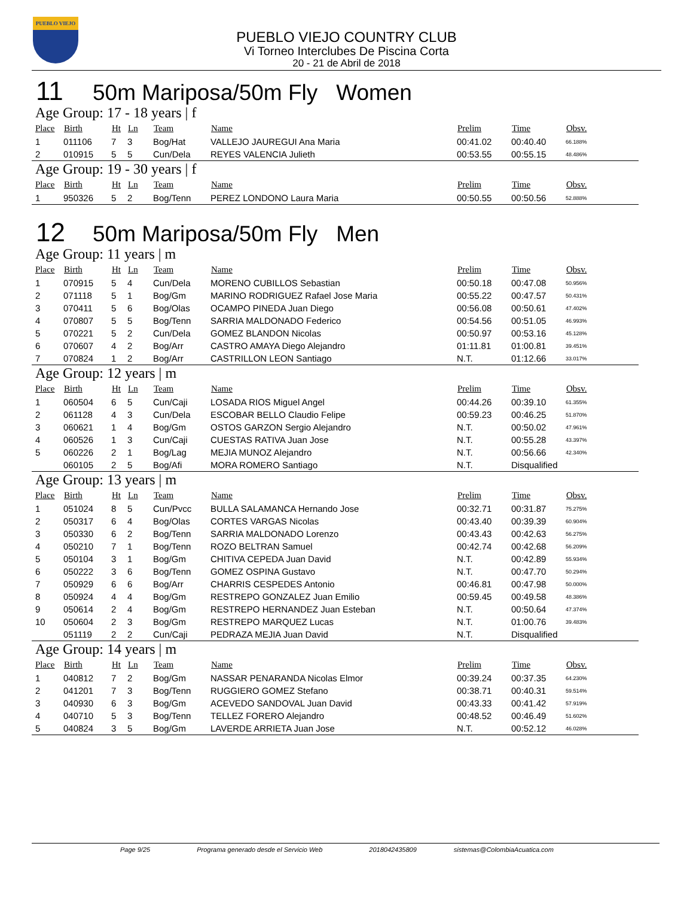PUEBLO VIEJO
PUEBLO VIEJO COUNTRY CLUB
Vi Torneo Interclubes De Piscina Corta
20 - 21 de Abril de 2018
11 50m Mariposa/50m Fly Women
Age Group: 17 - 18 years | f
| Place | Birth | Ht | Ln | Team | Name | Prelim | Time | Obsv. |
| --- | --- | --- | --- | --- | --- | --- | --- | --- |
| 1 | 011106 | 7 | 3 | Bog/Hat | VALLEJO JAUREGUI Ana Maria | 00:41.02 | 00:40.40 | 66.188% |
| 2 | 010915 | 5 | 5 | Cun/Dela | REYES VALENCIA Julieth | 00:53.55 | 00:55.15 | 48.486% |
Age Group: 19 - 30 years | f
| Place | Birth | Ht | Ln | Team | Name | Prelim | Time | Obsv. |
| --- | --- | --- | --- | --- | --- | --- | --- | --- |
| 1 | 950326 | 5 | 2 | Bog/Tenn | PEREZ LONDONO Laura Maria | 00:50.55 | 00:50.56 | 52.888% |
12 50m Mariposa/50m Fly Men
Age Group: 11 years | m
| Place | Birth | Ht | Ln | Team | Name | Prelim | Time | Obsv. |
| --- | --- | --- | --- | --- | --- | --- | --- | --- |
| 1 | 070915 | 5 | 4 | Cun/Dela | MORENO CUBILLOS Sebastian | 00:50.18 | 00:47.08 | 50.956% |
| 2 | 071118 | 5 | 1 | Bog/Gm | MARINO RODRIGUEZ Rafael Jose Maria | 00:55.22 | 00:47.57 | 50.431% |
| 3 | 070411 | 5 | 6 | Bog/Olas | OCAMPO PINEDA Juan Diego | 00:56.08 | 00:50.61 | 47.402% |
| 4 | 070807 | 5 | 5 | Bog/Tenn | SARRIA MALDONADO Federico | 00:54.56 | 00:51.05 | 46.993% |
| 5 | 070221 | 5 | 2 | Cun/Dela | GOMEZ BLANDON Nicolas | 00:50.97 | 00:53.16 | 45.128% |
| 6 | 070607 | 4 | 2 | Bog/Arr | CASTRO AMAYA Diego Alejandro | 01:11.81 | 01:00.81 | 39.451% |
| 7 | 070824 | 1 | 2 | Bog/Arr | CASTRILLON LEON Santiago | N.T. | 01:12.66 | 33.017% |
Age Group: 12 years | m
| Place | Birth | Ht | Ln | Team | Name | Prelim | Time | Obsv. |
| --- | --- | --- | --- | --- | --- | --- | --- | --- |
| 1 | 060504 | 6 | 5 | Cun/Caji | LOSADA RIOS Miguel Angel | 00:44.26 | 00:39.10 | 61.355% |
| 2 | 061128 | 4 | 3 | Cun/Dela | ESCOBAR BELLO Claudio Felipe | 00:59.23 | 00:46.25 | 51.870% |
| 3 | 060621 | 1 | 4 | Bog/Gm | OSTOS GARZON Sergio Alejandro | N.T. | 00:50.02 | 47.961% |
| 4 | 060526 | 1 | 3 | Cun/Caji | CUESTAS RATIVA Juan Jose | N.T. | 00:55.28 | 43.397% |
| 5 | 060226 | 2 | 1 | Bog/Lag | MEJIA MUNOZ Alejandro | N.T. | 00:56.66 | 42.340% |
| | 060105 | 2 | 5 | Bog/Afi | MORA ROMERO Santiago | N.T. | Disqualified | |
Age Group: 13 years | m
| Place | Birth | Ht | Ln | Team | Name | Prelim | Time | Obsv. |
| --- | --- | --- | --- | --- | --- | --- | --- | --- |
| 1 | 051024 | 8 | 5 | Cun/Pvcc | BULLA SALAMANCA Hernando Jose | 00:32.71 | 00:31.87 | 75.275% |
| 2 | 050317 | 6 | 4 | Bog/Olas | CORTES VARGAS Nicolas | 00:43.40 | 00:39.39 | 60.904% |
| 3 | 050330 | 6 | 2 | Bog/Tenn | SARRIA MALDONADO Lorenzo | 00:43.43 | 00:42.63 | 56.275% |
| 4 | 050210 | 7 | 1 | Bog/Tenn | ROZO BELTRAN Samuel | 00:42.74 | 00:42.68 | 56.209% |
| 5 | 050104 | 3 | 1 | Bog/Gm | CHITIVA CEPEDA Juan David | N.T. | 00:42.89 | 55.934% |
| 6 | 050222 | 3 | 6 | Bog/Tenn | GOMEZ OSPINA Gustavo | N.T. | 00:47.70 | 50.294% |
| 7 | 050929 | 6 | 6 | Bog/Arr | CHARRIS CESPEDES Antonio | 00:46.81 | 00:47.98 | 50.000% |
| 8 | 050924 | 4 | 4 | Bog/Gm | RESTREPO GONZALEZ Juan Emilio | 00:59.45 | 00:49.58 | 48.386% |
| 9 | 050614 | 2 | 4 | Bog/Gm | RESTREPO HERNANDEZ Juan Esteban | N.T. | 00:50.64 | 47.374% |
| 10 | 050604 | 2 | 3 | Bog/Gm | RESTREPO MARQUEZ Lucas | N.T. | 01:00.76 | 39.483% |
| | 051119 | 2 | 2 | Cun/Caji | PEDRAZA MEJIA Juan David | N.T. | Disqualified | |
Age Group: 14 years | m
| Place | Birth | Ht | Ln | Team | Name | Prelim | Time | Obsv. |
| --- | --- | --- | --- | --- | --- | --- | --- | --- |
| 1 | 040812 | 7 | 2 | Bog/Gm | NASSAR PENARANDA Nicolas Elmor | 00:39.24 | 00:37.35 | 64.230% |
| 2 | 041201 | 7 | 3 | Bog/Tenn | RUGGIERO GOMEZ Stefano | 00:38.71 | 00:40.31 | 59.514% |
| 3 | 040930 | 6 | 3 | Bog/Gm | ACEVEDO SANDOVAL Juan David | 00:43.33 | 00:41.42 | 57.919% |
| 4 | 040710 | 5 | 3 | Bog/Tenn | TELLEZ FORERO Alejandro | 00:48.52 | 00:46.49 | 51.602% |
| 5 | 040824 | 3 | 5 | Bog/Gm | LAVERDE ARRIETA Juan Jose | N.T. | 00:52.12 | 46.028% |
Page 9/25 Programa generado desde el Servicio Web 2018042435809 sistemas@ColombiaAcuatica.com